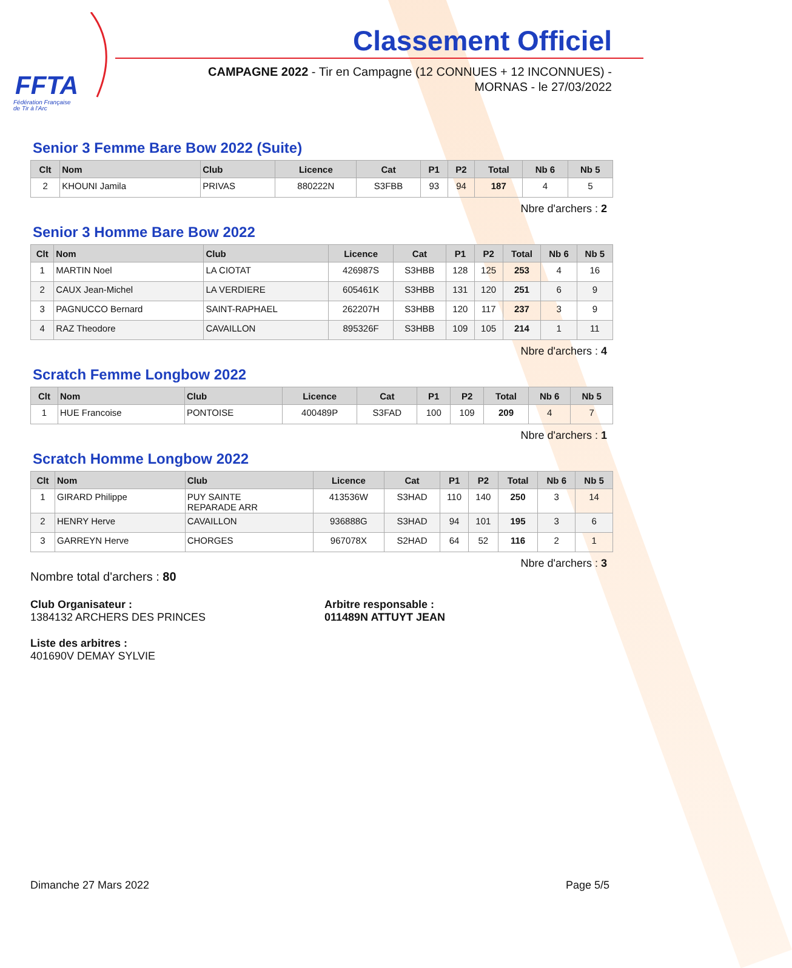FFTA
Fédération Française
de Tir à l'Arc
Classement Officiel
CAMPAGNE 2022 - Tir en Campagne (12 CONNUES + 12 INCONNUES) - MORNAS - le 27/03/2022
Senior 3 Femme Bare Bow 2022 (Suite)
| Clt | Nom | Club | Licence | Cat | P1 | P2 | Total | Nb 6 | Nb 5 |
| --- | --- | --- | --- | --- | --- | --- | --- | --- | --- |
| 2 | KHOUNI Jamila | PRIVAS | 880222N | S3FBB | 93 | 94 | 187 | 4 | 5 |
Nbre d'archers : 2
Senior 3 Homme Bare Bow 2022
| Clt | Nom | Club | Licence | Cat | P1 | P2 | Total | Nb 6 | Nb 5 |
| --- | --- | --- | --- | --- | --- | --- | --- | --- | --- |
| 1 | MARTIN Noel | LA CIOTAT | 426987S | S3HBB | 128 | 125 | 253 | 4 | 16 |
| 2 | CAUX Jean-Michel | LA VERDIERE | 605461K | S3HBB | 131 | 120 | 251 | 6 | 9 |
| 3 | PAGNUCCO Bernard | SAINT-RAPHAEL | 262207H | S3HBB | 120 | 117 | 237 | 3 | 9 |
| 4 | RAZ Theodore | CAVAILLON | 895326F | S3HBB | 109 | 105 | 214 | 1 | 11 |
Nbre d'archers : 4
Scratch Femme Longbow 2022
| Clt | Nom | Club | Licence | Cat | P1 | P2 | Total | Nb 6 | Nb 5 |
| --- | --- | --- | --- | --- | --- | --- | --- | --- | --- |
| 1 | HUE Francoise | PONTOISE | 400489P | S3FAD | 100 | 109 | 209 | 4 | 7 |
Nbre d'archers : 1
Scratch Homme Longbow 2022
| Clt | Nom | Club | Licence | Cat | P1 | P2 | Total | Nb 6 | Nb 5 |
| --- | --- | --- | --- | --- | --- | --- | --- | --- | --- |
| 1 | GIRARD Philippe | PUY SAINTE REPARADE ARR | 413536W | S3HAD | 110 | 140 | 250 | 3 | 14 |
| 2 | HENRY Herve | CAVAILLON | 936888G | S3HAD | 94 | 101 | 195 | 3 | 6 |
| 3 | GARREYN Herve | CHORGES | 967078X | S2HAD | 64 | 52 | 116 | 2 | 1 |
Nbre d'archers : 3
Nombre total d'archers : 80
Club Organisateur :
1384132 ARCHERS DES PRINCES
Arbitre responsable :
011489N ATTUYT JEAN
Liste des arbitres :
401690V DEMAY SYLVIE
Dimanche 27 Mars 2022 Page 5/5